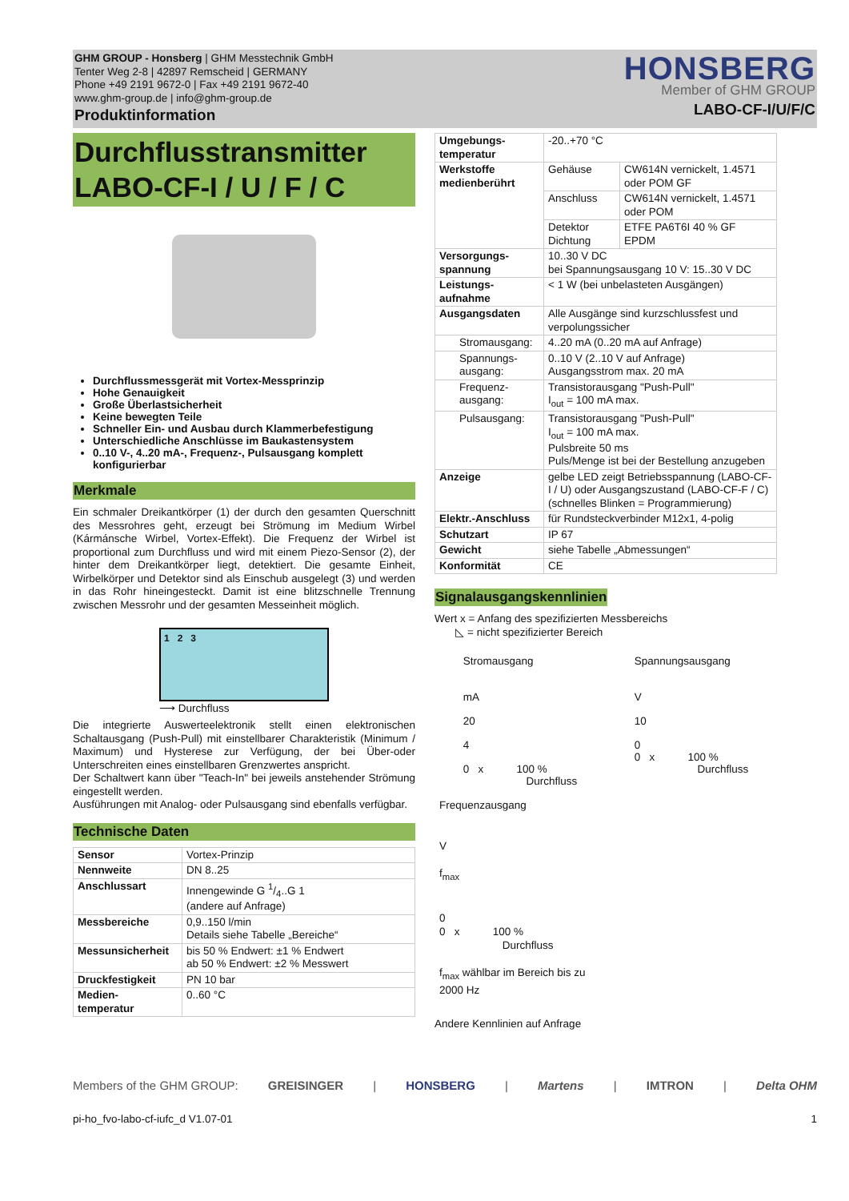GHM GROUP - Honsberg | GHM Messtechnik GmbH
Tenter Weg 2-8 | 42897 Remscheid | GERMANY
Phone +49 2191 9672-0 | Fax +49 2191 9672-40
www.ghm-group.de | info@ghm-group.de
Produktinformation
HONSBERG
Member of GHM GROUP
LABO-CF-I/U/F/C
Durchflusstransmitter
LABO-CF-I / U / F / C
Durchflussmessgerät mit Vortex-Messprinzip
Hohe Genauigkeit
Große Überlastsicherheit
Keine bewegten Teile
Schneller Ein- und Ausbau durch Klammerbefestigung
Unterschiedliche Anschlüsse im Baukastensystem
0..10 V-, 4..20 mA-, Frequenz-, Pulsausgang komplett konfigurierbar
Merkmale
Ein schmaler Dreikantkörper (1) der durch den gesamten Querschnitt des Messrohres geht, erzeugt bei Strömung im Medium Wirbel (Kármánsche Wirbel, Vortex-Effekt). Die Frequenz der Wirbel ist proportional zum Durchfluss und wird mit einem Piezo-Sensor (2), der hinter dem Dreikantkörper liegt, detektiert. Die gesamte Einheit, Wirbelkörper und Detektor sind als Einschub ausgelegt (3) und werden in das Rohr hineingesteckt. Damit ist eine blitzschnelle Trennung zwischen Messrohr und der gesamten Messeinheit möglich.
1 2 3
⟶ Durchfluss
Die integrierte Auswerteelektronik stellt einen elektronischen Schaltausgang (Push-Pull) mit einstellbarer Charakteristik (Minimum / Maximum) und Hysterese zur Verfügung, der bei Über-oder Unterschreiten eines einstellbaren Grenzwertes anspricht.
Der Schaltwert kann über "Teach-In" bei jeweils anstehender Strömung eingestellt werden.
Ausführungen mit Analog- oder Pulsausgang sind ebenfalls verfügbar.
Technische Daten
| Sensor | Vortex-Prinzip |
| Nennweite | DN 8..25 |
| Anschlussart | Innengewinde G 1/4..G 1 (andere auf Anfrage) |
| Messbereiche | 0,9..150 l/min Details siehe Tabelle „Bereiche“ |
| Messunsicherheit | bis 50 % Endwert: ±1 % Endwert ab 50 % Endwert: ±2 % Messwert |
| Druckfestigkeit | PN 10 bar |
| Medien- temperatur | 0..60 °C |
| Umgebungs- temperatur | -20..+70 °C | |
| Werkstoffe medienberührt | Gehäuse | CW614N vernickelt, 1.4571 oder POM GF |
| | Anschluss | CW614N vernickelt, 1.4571 oder POM |
| | Detektor Dichtung | ETFE PA6T6I 40 % GF EPDM |
| Versorgungs- spannung | 10..30 V DC bei Spannungsausgang 10 V: 15..30 V DC | |
| Leistungs- aufnahme | < 1 W (bei unbelasteten Ausgängen) | |
| Ausgangsdaten | Alle Ausgänge sind kurzschlussfest und verpolungssicher | |
| Stromausgang: | 4..20 mA (0..20 mA auf Anfrage) | |
| Spannungs- ausgang: | 0..10 V (2..10 V auf Anfrage) Ausgangsstrom max. 20 mA | |
| Frequenz- ausgang: | Transistorausgang "Push-Pull" I<sub>out</sub> = 100 mA max. | |
| Pulsausgang: | Transistorausgang "Push-Pull" I<sub>out</sub> = 100 mA max. Pulsbreite 50 ms Puls/Menge ist bei der Bestellung anzugeben | |
| Anzeige | gelbe LED zeigt Betriebsspannung (LABO-CF-I / U) oder Ausgangszustand (LABO-CF-F / C) (schnelles Blinken = Programmierung) | |
| Elektr.-Anschluss | für Rundsteckverbinder M12x1, 4-polig | |
| Schutzart | IP 67 | |
| Gewicht | siehe Tabelle „Abmessungen“ | |
| Konformität | CE | |
Signalausgangskennlinien
Wert x = Anfang des spezifizierten Messbereichs
◺ = nicht spezifizierter Bereich
Stromausgang
mA
20
4
0 x 100 %
Durchfluss
Spannungsausgang
V
10
0
0 x 100 %
Durchfluss
Frequenzausgang
V
f<sub>max</sub>
0
0 x 100 %
Durchfluss
f<sub>max</sub> wählbar im Bereich bis zu
2000 Hz
Andere Kennlinien auf Anfrage
Members of the GHM GROUP: GREISINGER | HONSBERG | Martens | IMTRON | Delta OHM
pi-ho_fvo-labo-cf-iufc_d V1.07-01 1